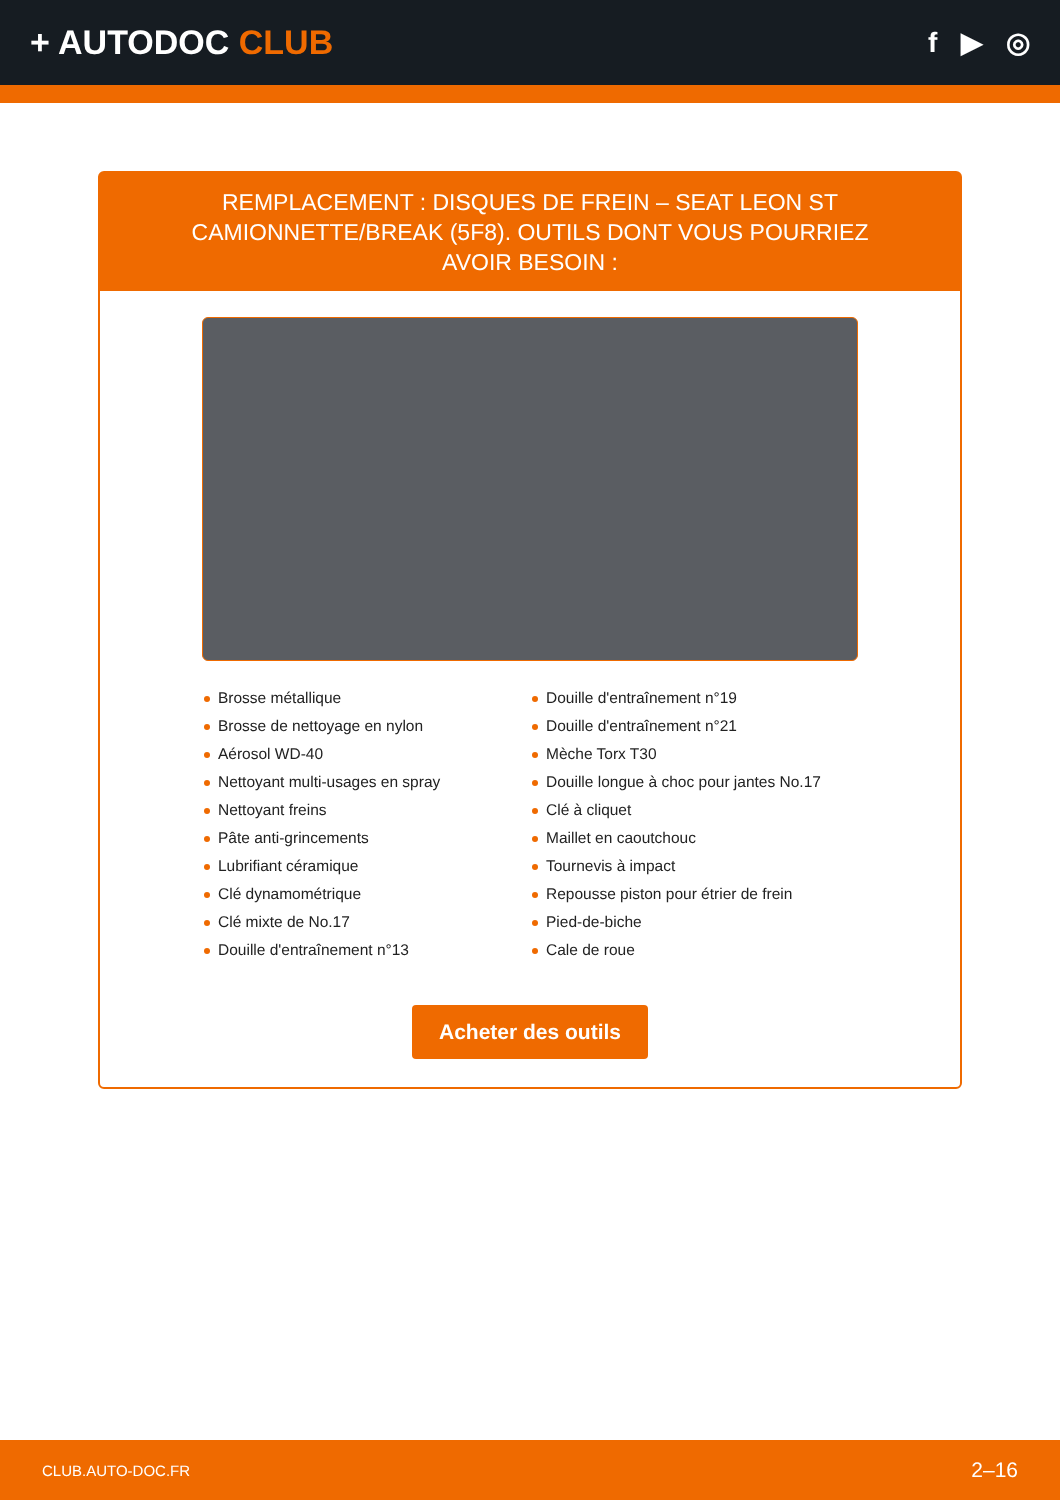+ AUTODOC CLUB
f ▶ ◎
REMPLACEMENT : DISQUES DE FREIN – SEAT LEON ST CAMIONNETTE/BREAK (5F8). OUTILS DONT VOUS POURRIEZ AVOIR BESOIN :
Brosse métallique
Brosse de nettoyage en nylon
Aérosol WD-40
Nettoyant multi-usages en spray
Nettoyant freins
Pâte anti-grincements
Lubrifiant céramique
Clé dynamométrique
Clé mixte de No.17
Douille d'entraînement n°13
Douille d'entraînement n°19
Douille d'entraînement n°21
Mèche Torx T30
Douille longue à choc pour jantes No.17
Clé à cliquet
Maillet en caoutchouc
Tournevis à impact
Repousse piston pour étrier de frein
Pied-de-biche
Cale de roue
Acheter des outils
CLUB.AUTO-DOC.FR 2–16